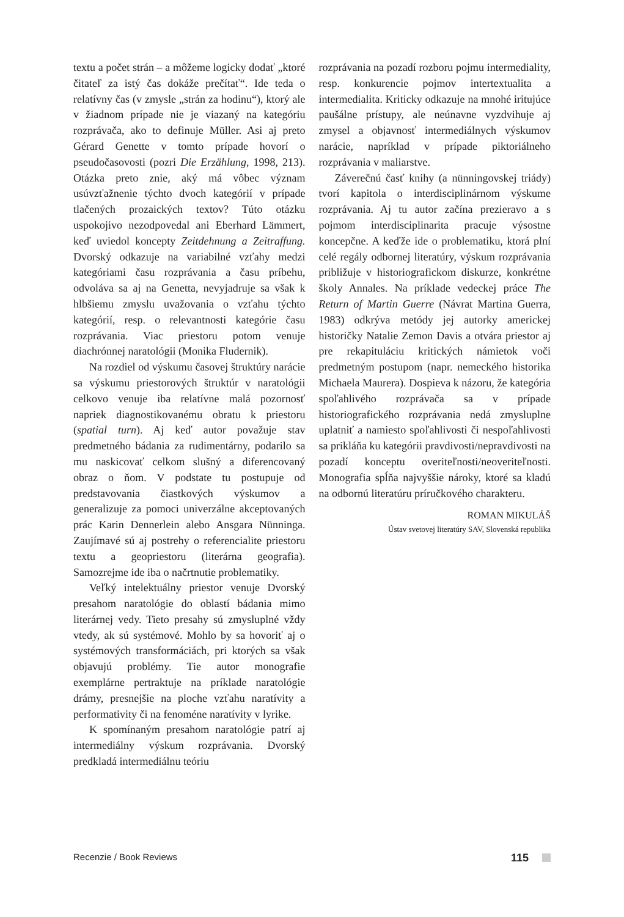textu a počet strán – a môžeme logicky dodať „ktoré čitateľ za istý čas dokáže prečítať“. Ide teda o relatívny čas (v zmysle „strán za hodinu“), ktorý ale v žiadnom prípade nie je viazaný na kategóriu rozprávača, ako to definuje Müller. Asi aj preto Gérard Genette v tomto prípade hovorí o pseudočasovosti (pozri Die Erzählung, 1998, 213). Otázka preto znie, aký má vôbec význam usúvzťažnenie týchto dvoch kategórií v prípade tlačených prozaických textov? Túto otázku uspokojivo nezodpovedal ani Eberhard Lämmert, keď uviedol koncepty Zeitdehnung a Zeitraffung. Dvorský odkazuje na variabilné vzťahy medzi kategóriami času rozprávania a času príbehu, odvoláva sa aj na Genetta, nevyjadruje sa však k hlbšiemu zmyslu uvažovania o vzťahu týchto kategórií, resp. o relevantnosti kategórie času rozprávania. Viac priestoru potom venuje diachrónnej naratológii (Monika Fludernik).
Na rozdiel od výskumu časovej štruktúry narácie sa výskumu priestorových štruktúr v naratológii celkovo venuje iba relatívne malá pozornosť napriek diagnostikovanému obratu k priestoru (spatial turn). Aj keď autor považuje stav predmetného bádania za rudimentárny, podarilo sa mu naskicovať celkom slušný a diferencovaný obraz o ňom. V podstate tu postupuje od predstavovania čiastkových výskumov a generalizuje za pomoci univerzálne akceptovaných prác Karin Dennerlein alebo Ansgara Nünninga. Zaujímavé sú aj postrehy o referencialite priestoru textu a geopriestoru (literárna geografia). Samozrejme ide iba o načrtnutie problematiky.
Veľký intelektuálny priestor venuje Dvorský presahom naratológie do oblastí bádania mimo literárnej vedy. Tieto presahy sú zmysluplné vždy vtedy, ak sú systémové. Mohlo by sa hovoriť aj o systémových transformáciách, pri ktorých sa však objavujú problémy. Tie autor monografie exemplárne pertraktuje na príklade naratológie drámy, presnejšie na ploche vzťahu naratívity a performativity či na fenoméne naratívity v lyrike.
K spomínaným presahom naratológie patrí aj intermediálny výskum rozprávania. Dvorský predkladá intermediálnu teóriu
rozprávania na pozadí rozboru pojmu intermediality, resp. konkurencie pojmov intertextualita a intermedialita. Kriticky odkazuje na mnohé iritujúce paušálne prístupy, ale neúnavne vyzdvihuje aj zmysel a objavnosť intermediálnych výskumov narácie, napríklad v prípade piktoriálneho rozprávania v maliarstve.
Záverečnú časť knihy (a nünningovskej triády) tvorí kapitola o interdisciplinárnom výskume rozprávania. Aj tu autor začína prezieravo a s pojmom interdisciplinarita pracuje výsostne koncepčne. A keďže ide o problematiku, ktorá plní celé regály odbornej literatúry, výskum rozprávania približuje v historiografickom diskurze, konkrétne školy Annales. Na príklade vedeckej práce The Return of Martin Guerre (Návrat Martina Guerra, 1983) odkrýva metódy jej autorky americkej historičky Natalie Zemon Davis a otvára priestor aj pre rekapituláciu kritických námietok voči predmetným postupom (napr. nemeckého historika Michaela Maurera). Dospieva k názoru, že kategória spoľahlivého rozprávača sa v prípade historiografického rozprávania nedá zmysluplne uplatniť a namiesto spoľahlivosti či nespoľahlivosti sa prikláňa ku kategórii pravdivosti/nepravdivosti na pozadí konceptu overiteľnosti/neoveriteľnosti. Monografia spĺňa najvyššie nároky, ktoré sa kladú na odbornú literatúru príručkového charakteru.
ROMAN MIKULÁŠ
Ústav svetovej literatúry SAV, Slovenská republika
Recenzie / Book Reviews 115